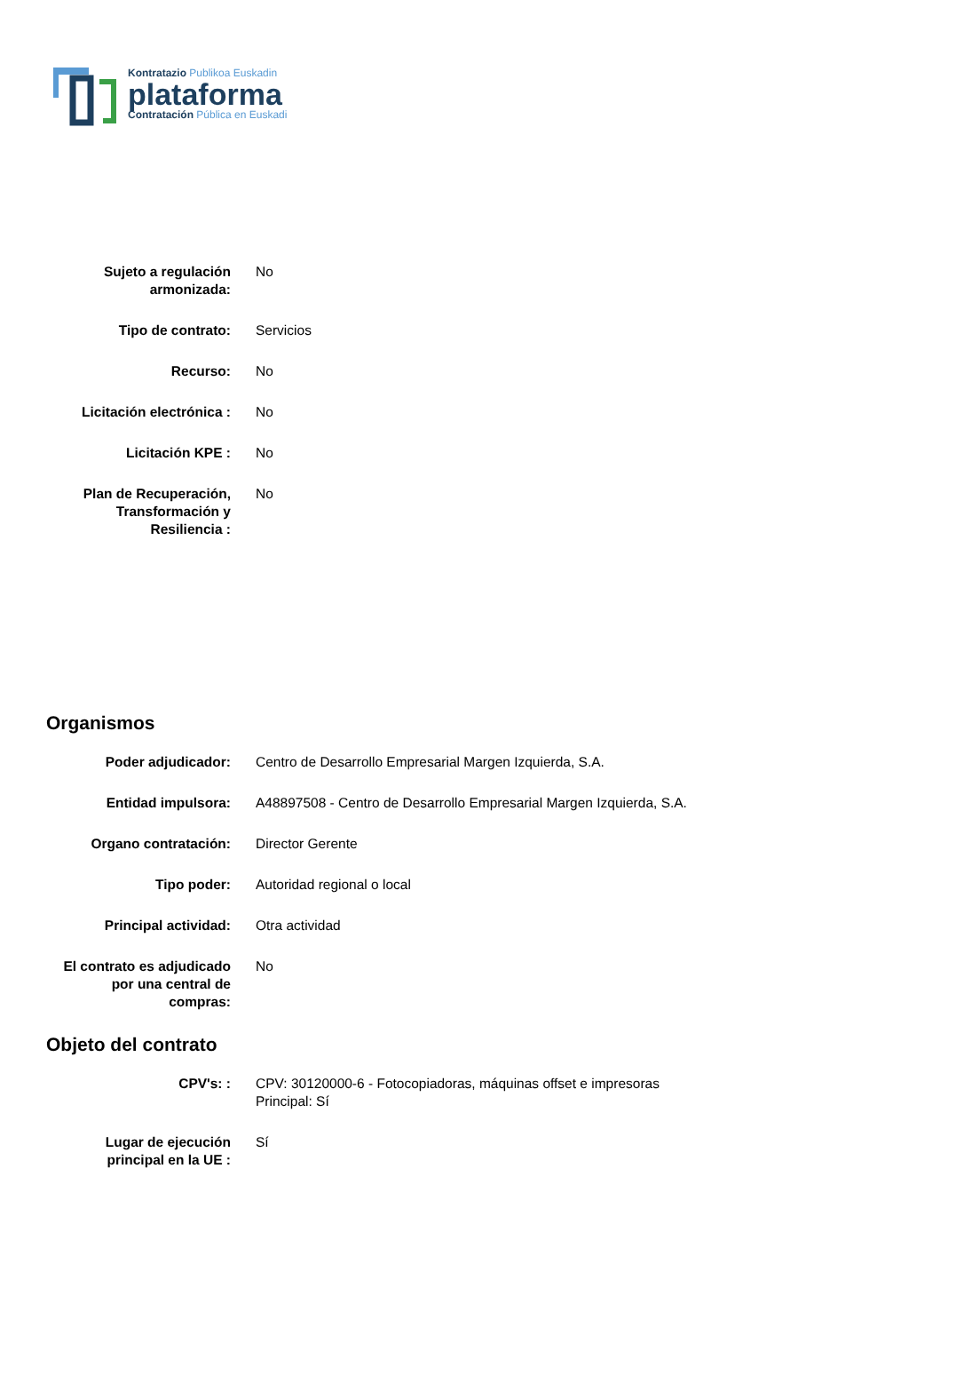Kontratazio Publikoa Euskadin
plataforma
Contratación Pública en Euskadi
| Sujeto a regulación armonizada: | No |
| Tipo de contrato: | Servicios |
| Recurso: | No |
| Licitación electrónica : | No |
| Licitación KPE : | No |
| Plan de Recuperación, Transformación y Resiliencia : | No |
Organismos
| Poder adjudicador: | Centro de Desarrollo Empresarial Margen Izquierda, S.A. |
| Entidad impulsora: | A48897508 - Centro de Desarrollo Empresarial Margen Izquierda, S.A. |
| Organo contratación: | Director Gerente |
| Tipo poder: | Autoridad regional o local |
| Principal actividad: | Otra actividad |
| El contrato es adjudicado por una central de compras: | No |
Objeto del contrato
| CPV's: : | CPV: 30120000-6 - Fotocopiadoras, máquinas offset e impresoras Principal: Sí |
| Lugar de ejecución principal en la UE : | Sí |